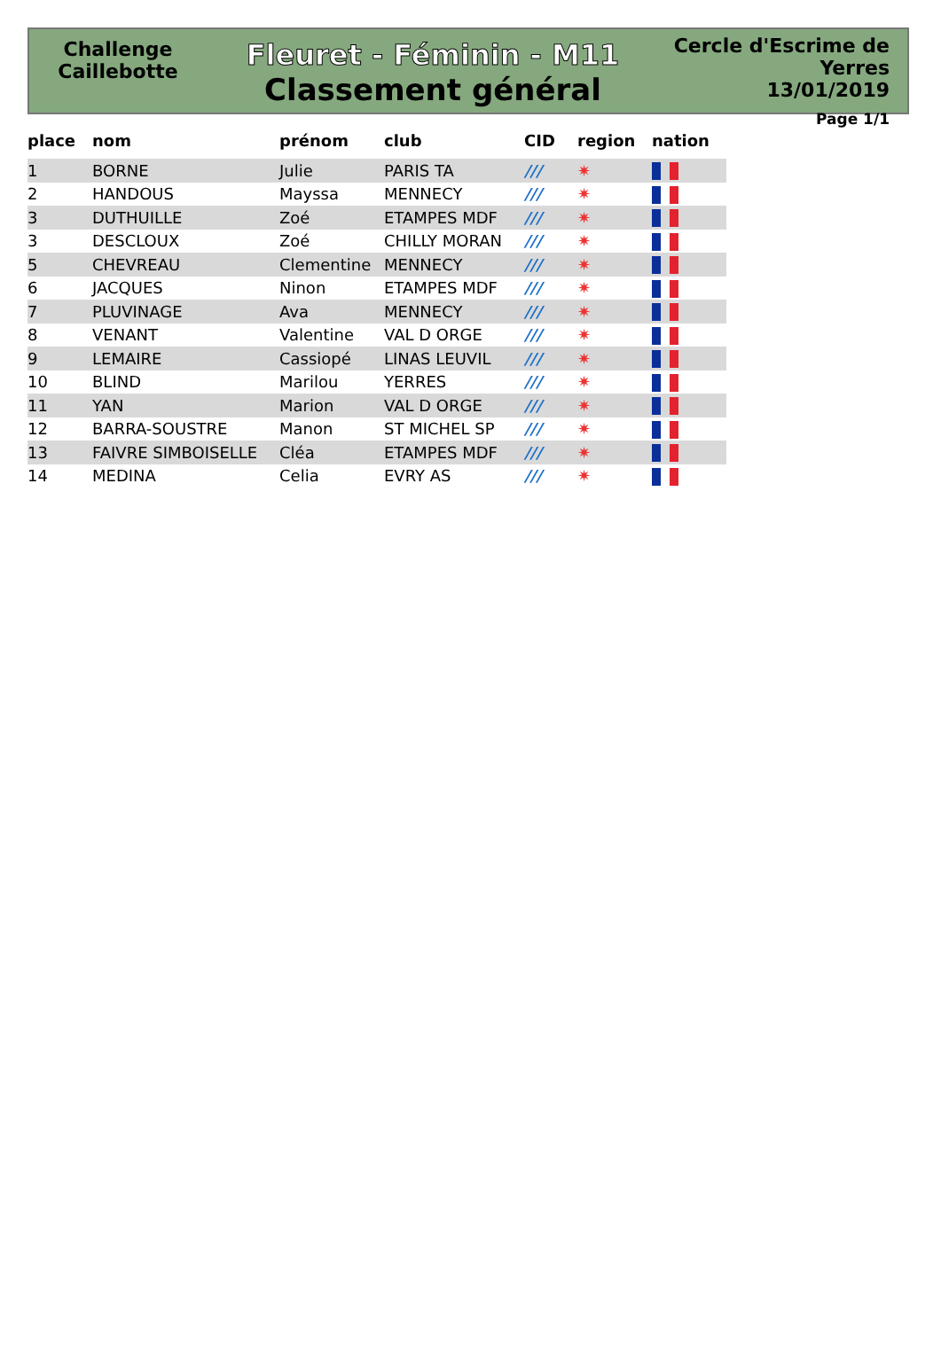Challenge
Caillebotte
Fleuret - Féminin - M11
Classement général
Cercle d'Escrime de Yerres
13/01/2019
Page 1/1
| place | nom | prénom | club | CID | region | nation |
| --- | --- | --- | --- | --- | --- | --- |
| 1 | BORNE | Julie | PARIS TA | /// | ✷ | |
| 2 | HANDOUS | Mayssa | MENNECY | /// | ✷ | |
| 3 | DUTHUILLE | Zoé | ETAMPES MDF | /// | ✷ | |
| 3 | DESCLOUX | Zoé | CHILLY MORAN | /// | ✷ | |
| 5 | CHEVREAU | Clementine | MENNECY | /// | ✷ | |
| 6 | JACQUES | Ninon | ETAMPES MDF | /// | ✷ | |
| 7 | PLUVINAGE | Ava | MENNECY | /// | ✷ | |
| 8 | VENANT | Valentine | VAL D ORGE | /// | ✷ | |
| 9 | LEMAIRE | Cassiopé | LINAS LEUVIL | /// | ✷ | |
| 10 | BLIND | Marilou | YERRES | /// | ✷ | |
| 11 | YAN | Marion | VAL D ORGE | /// | ✷ | |
| 12 | BARRA-SOUSTRE | Manon | ST MICHEL SP | /// | ✷ | |
| 13 | FAIVRE SIMBOISELLE | Cléa | ETAMPES MDF | /// | ✷ | |
| 14 | MEDINA | Celia | EVRY AS | /// | ✷ | |